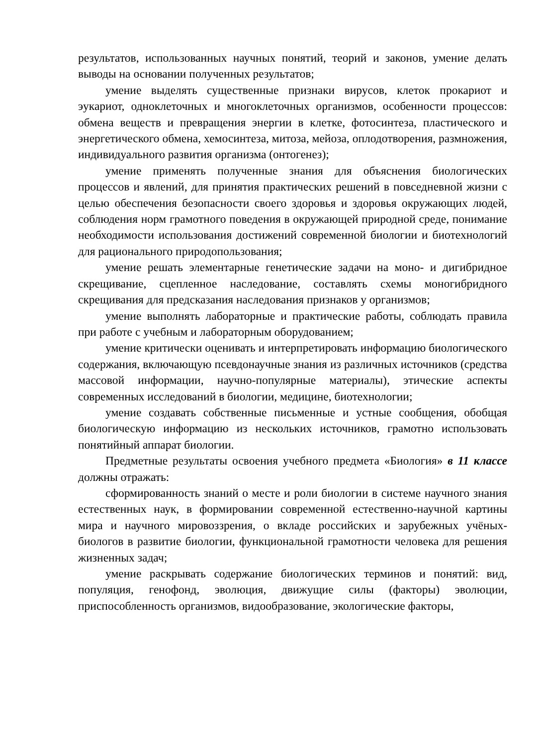результатов, использованных научных понятий, теорий и законов, умение делать выводы на основании полученных результатов;
умение выделять существенные признаки вирусов, клеток прокариот и эукариот, одноклеточных и многоклеточных организмов, особенности процессов: обмена веществ и превращения энергии в клетке, фотосинтеза, пластического и энергетического обмена, хемосинтеза, митоза, мейоза, оплодотворения, размножения, индивидуального развития организма (онтогенез);
умение применять полученные знания для объяснения биологических процессов и явлений, для принятия практических решений в повседневной жизни с целью обеспечения безопасности своего здоровья и здоровья окружающих людей, соблюдения норм грамотного поведения в окружающей природной среде, понимание необходимости использования достижений современной биологии и биотехнологий для рационального природопользования;
умение решать элементарные генетические задачи на моно- и дигибридное скрещивание, сцепленное наследование, составлять схемы моногибридного скрещивания для предсказания наследования признаков у организмов;
умение выполнять лабораторные и практические работы, соблюдать правила при работе с учебным и лабораторным оборудованием;
умение критически оценивать и интерпретировать информацию биологического содержания, включающую псевдонаучные знания из различных источников (средства массовой информации, научно-популярные материалы), этические аспекты современных исследований в биологии, медицине, биотехнологии;
умение создавать собственные письменные и устные сообщения, обобщая биологическую информацию из нескольких источников, грамотно использовать понятийный аппарат биологии.
Предметные результаты освоения учебного предмета «Биология» в 11 классе должны отражать:
сформированность знаний о месте и роли биологии в системе научного знания естественных наук, в формировании современной естественно-научной картины мира и научного мировоззрения, о вкладе российских и зарубежных учёных-биологов в развитие биологии, функциональной грамотности человека для решения жизненных задач;
умение раскрывать содержание биологических терминов и понятий: вид, популяция, генофонд, эволюция, движущие силы (факторы) эволюции, приспособленность организмов, видообразование, экологические факторы,